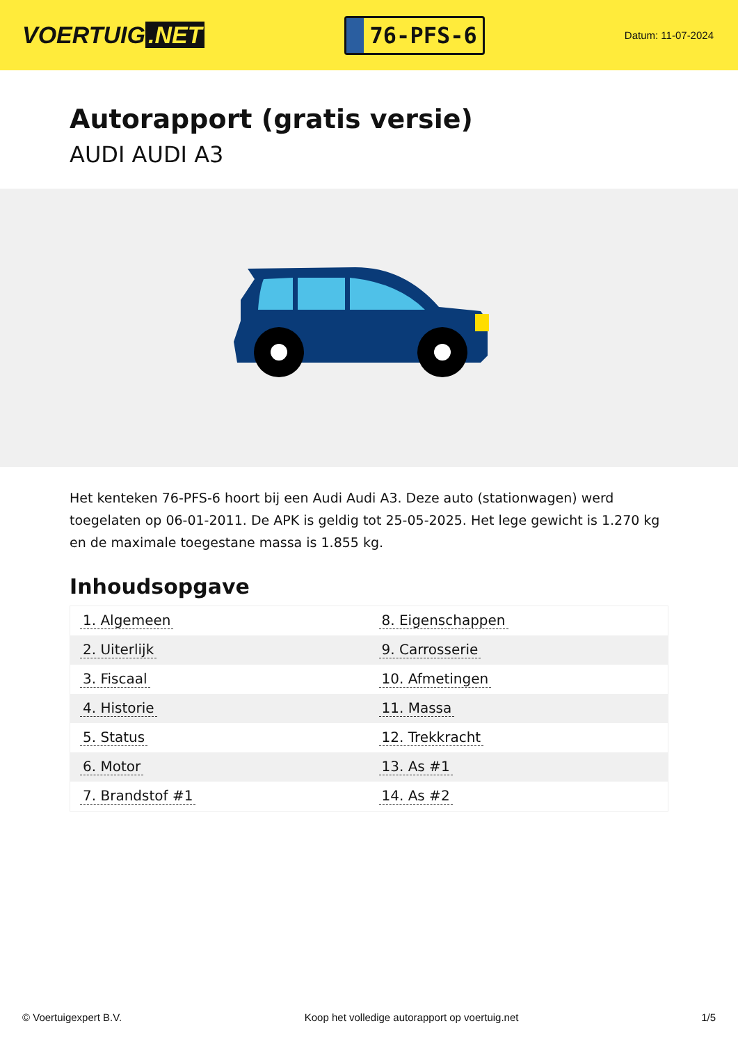VOERTUIG.NET
76-PFS-6
Datum: 11-07-2024
Autorapport (gratis versie)
AUDI AUDI A3
Het kenteken 76-PFS-6 hoort bij een Audi Audi A3. Deze auto (stationwagen) werd toegelaten op 06-01-2011. De APK is geldig tot 25-05-2025. Het lege gewicht is 1.270 kg en de maximale toegestane massa is 1.855 kg.
Inhoudsopgave
| 1. Algemeen | 8. Eigenschappen |
| 2. Uiterlijk | 9. Carrosserie |
| 3. Fiscaal | 10. Afmetingen |
| 4. Historie | 11. Massa |
| 5. Status | 12. Trekkracht |
| 6. Motor | 13. As #1 |
| 7. Brandstof #1 | 14. As #2 |
© Voertuigexpert B.V. Koop het volledige autorapport op voertuig.net
1/5